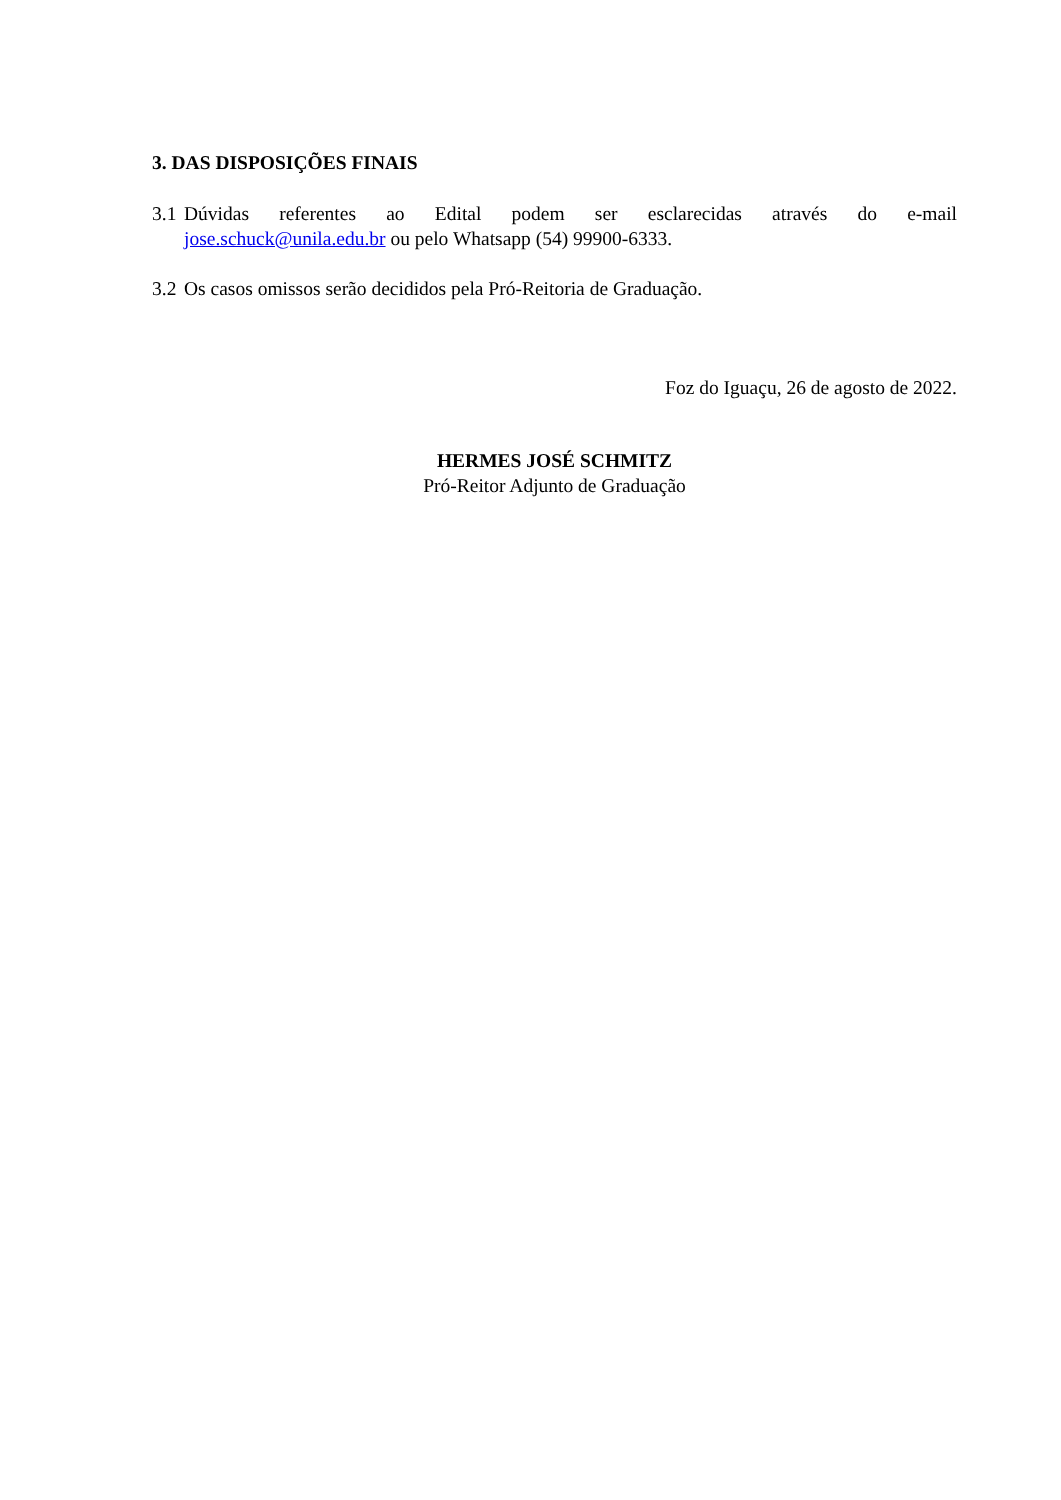3. DAS DISPOSIÇÕES FINAIS
3.1
Dúvidas referentes ao Edital podem ser esclarecidas através do e-mail
jose.schuck@unila.edu.br ou pelo Whatsapp (54) 99900-6333.
3.2
Os casos omissos serão decididos pela Pró-Reitoria de Graduação.
Foz do Iguaçu, 26 de agosto de 2022.
HERMES JOSÉ SCHMITZ
Pró-Reitor Adjunto de Graduação